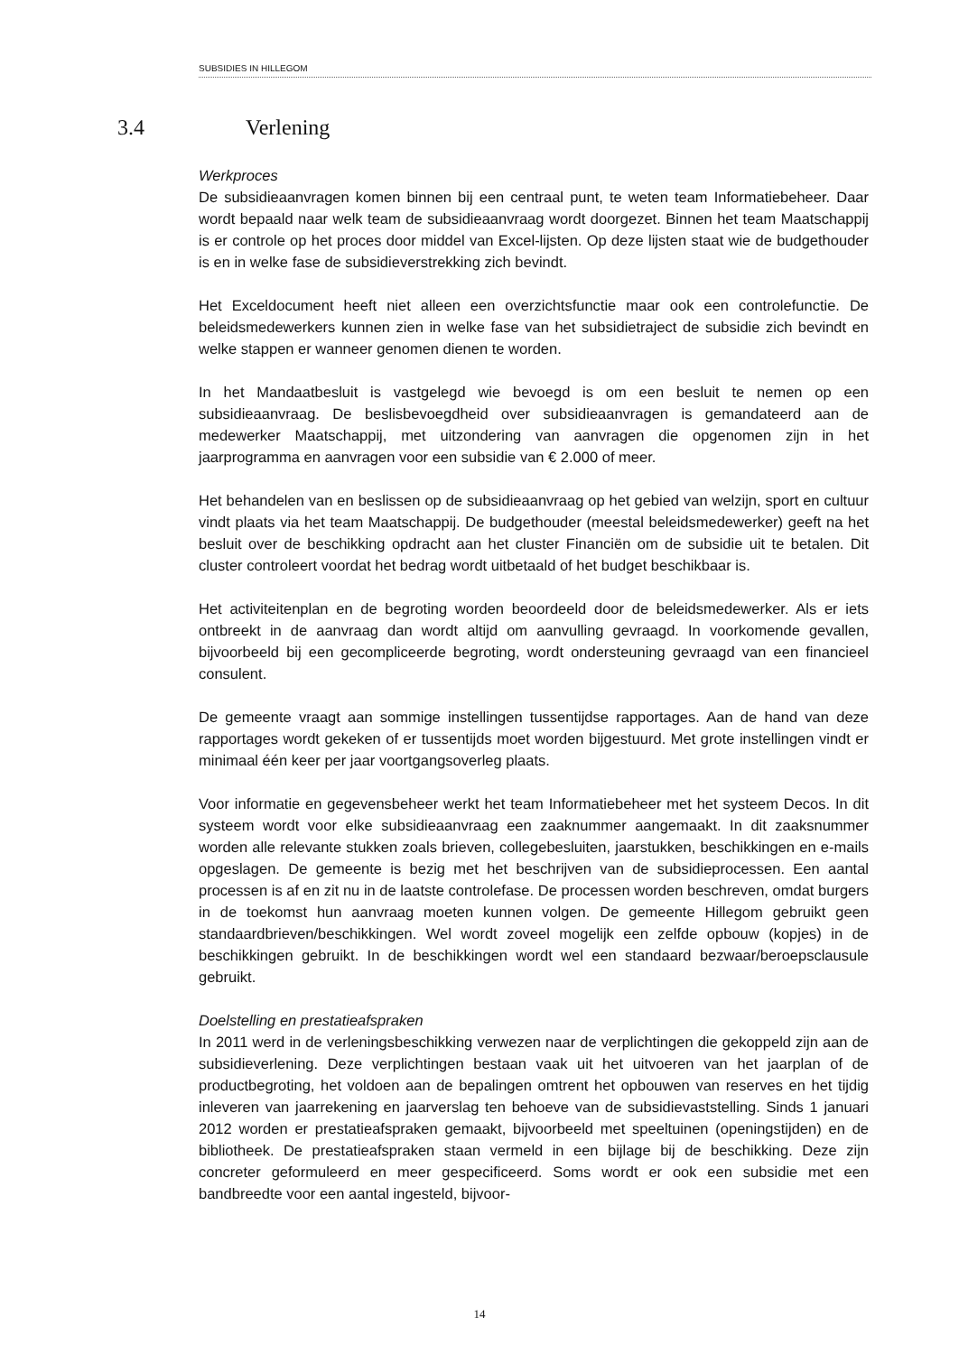SUBSIDIES IN HILLEGOM
3.4 Verlening
Werkproces
De subsidieaanvragen komen binnen bij een centraal punt, te weten team Informatiebeheer. Daar wordt bepaald naar welk team de subsidieaanvraag wordt doorgezet. Binnen het team Maatschappij is er controle op het proces door middel van Excel-lijsten. Op deze lijsten staat wie de budgethouder is en in welke fase de subsidieverstrekking zich bevindt.
Het Exceldocument heeft niet alleen een overzichtsfunctie maar ook een controlefunctie. De beleidsmedewerkers kunnen zien in welke fase van het subsidietraject de subsidie zich bevindt en welke stappen er wanneer genomen dienen te worden.
In het Mandaatbesluit is vastgelegd wie bevoegd is om een besluit te nemen op een subsidieaanvraag. De beslisbevoegdheid over subsidieaanvragen is gemandateerd aan de medewerker Maatschappij, met uitzondering van aanvragen die opgenomen zijn in het jaarprogramma en aanvragen voor een subsidie van € 2.000 of meer.
Het behandelen van en beslissen op de subsidieaanvraag op het gebied van welzijn, sport en cultuur vindt plaats via het team Maatschappij. De budgethouder (meestal beleidsmedewerker) geeft na het besluit over de beschikking opdracht aan het cluster Financiën om de subsidie uit te betalen. Dit cluster controleert voordat het bedrag wordt uitbetaald of het budget beschikbaar is.
Het activiteitenplan en de begroting worden beoordeeld door de beleidsmedewerker. Als er iets ontbreekt in de aanvraag dan wordt altijd om aanvulling gevraagd. In voorkomende gevallen, bijvoorbeeld bij een gecompliceerde begroting, wordt ondersteuning gevraagd van een financieel consulent.
De gemeente vraagt aan sommige instellingen tussentijdse rapportages. Aan de hand van deze rapportages wordt gekeken of er tussentijds moet worden bijgestuurd. Met grote instellingen vindt er minimaal één keer per jaar voortgangsoverleg plaats.
Voor informatie en gegevensbeheer werkt het team Informatiebeheer met het systeem Decos. In dit systeem wordt voor elke subsidieaanvraag een zaaknummer aangemaakt. In dit zaaksnummer worden alle relevante stukken zoals brieven, collegebesluiten, jaarstukken, beschikkingen en e-mails opgeslagen. De gemeente is bezig met het beschrijven van de subsidieprocessen. Een aantal processen is af en zit nu in de laatste controlefase. De processen worden beschreven, omdat burgers in de toekomst hun aanvraag moeten kunnen volgen. De gemeente Hillegom gebruikt geen standaardbrieven/beschikkingen. Wel wordt zoveel mogelijk een zelfde opbouw (kopjes) in de beschikkingen gebruikt. In de beschikkingen wordt wel een standaard bezwaar/beroepsclausule gebruikt.
Doelstelling en prestatieafspraken
In 2011 werd in de verleningsbeschikking verwezen naar de verplichtingen die gekoppeld zijn aan de subsidieverlening. Deze verplichtingen bestaan vaak uit het uitvoeren van het jaarplan of de productbegroting, het voldoen aan de bepalingen omtrent het opbouwen van reserves en het tijdig inleveren van jaarrekening en jaarverslag ten behoeve van de subsidievaststelling. Sinds 1 januari 2012 worden er prestatieafspraken gemaakt, bijvoorbeeld met speeltuinen (openingstijden) en de bibliotheek. De prestatieafspraken staan vermeld in een bijlage bij de beschikking. Deze zijn concreter geformuleerd en meer gespecificeerd. Soms wordt er ook een subsidie met een bandbreedte voor een aantal ingesteld, bijvoor-
14